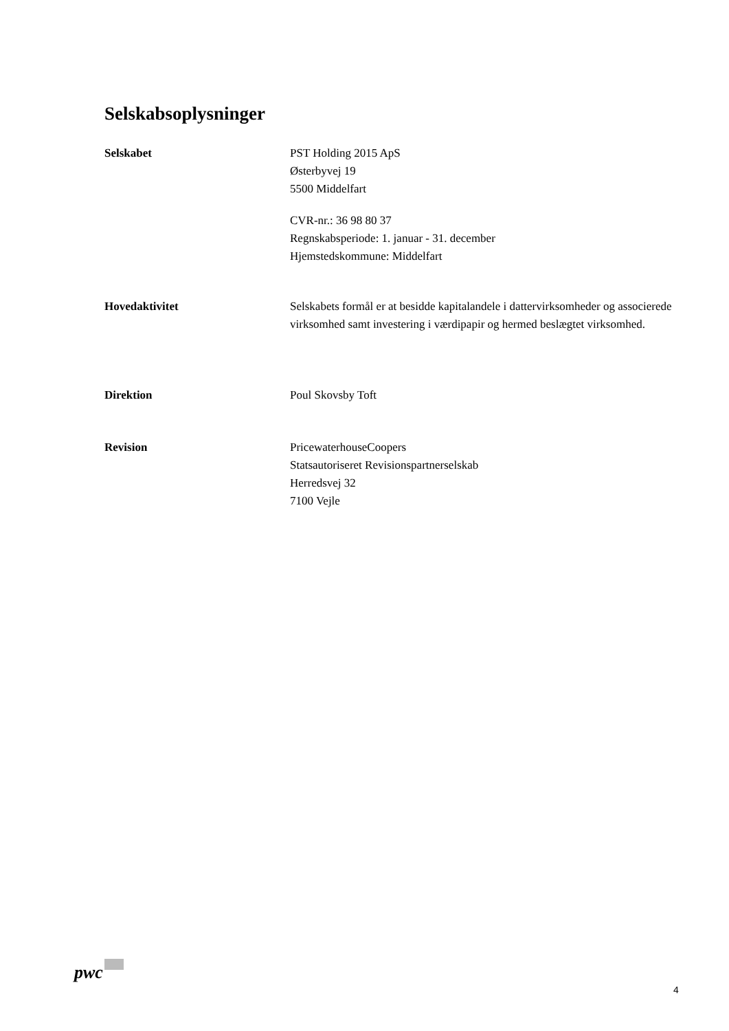Selskabsoplysninger
Selskabet PST Holding 2015 ApS
Østerbyvej 19
5500 Middelfart
CVR-nr.: 36 98 80 37
Regnskabsperiode: 1. januar - 31. december
Hjemstedskommune: Middelfart
Hovedaktivitet Selskabets formål er at besidde kapitalandele i dattervirksomheder og associerede virksomhed samt investering i værdipapir og hermed beslægtet virksomhed.
Direktion Poul Skovsby Toft
Revision PricewaterhouseCoopers
Statsautoriseret Revisionspartnerselskab
Herredsvej 32
7100 Vejle
pwc
4